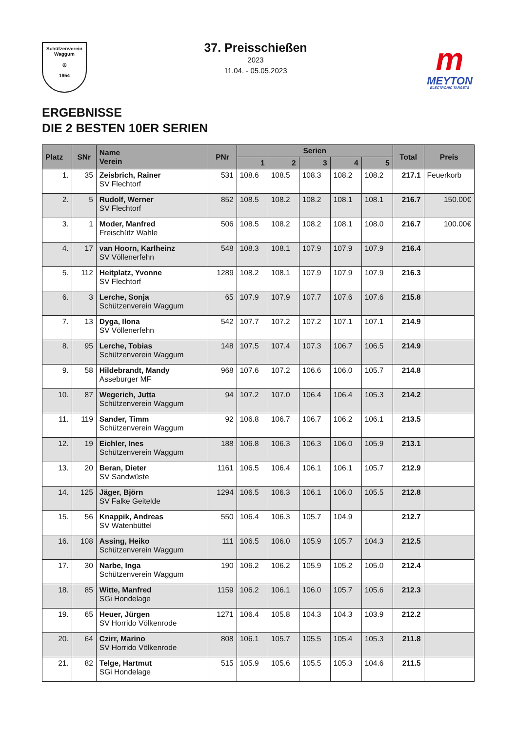Schützenverein
Waggum
◎
1954
37. Preisschießen
2023
11.04. - 05.05.2023
m
MEYTON
ELECTRONIC TARGETS
ERGEBNISSE
DIE 2 BESTEN 10ER SERIEN
| Platz | SNr | Name Verein | PNr | Serien | | | | | Total | Preis |
| --- | --- | --- | --- | --- | --- | --- | --- | --- | --- | --- |
| | | | | 1 | 2 | 3 | 4 | 5 | | |
| 1. | 35 | Zeisbrich, Rainer SV Flechtorf | 531 | 108.6 | 108.5 | 108.3 | 108.2 | 108.2 | 217.1 | Feuerkorb |
| 2. | 5 | Rudolf, Werner SV Flechtorf | 852 | 108.5 | 108.2 | 108.2 | 108.1 | 108.1 | 216.7 | 150.00€ |
| 3. | 1 | Moder, Manfred Freischütz Wahle | 506 | 108.5 | 108.2 | 108.2 | 108.1 | 108.0 | 216.7 | 100.00€ |
| 4. | 17 | van Hoorn, Karlheinz SV Völlenerfehn | 548 | 108.3 | 108.1 | 107.9 | 107.9 | 107.9 | 216.4 | |
| 5. | 112 | Heitplatz, Yvonne SV Flechtorf | 1289 | 108.2 | 108.1 | 107.9 | 107.9 | 107.9 | 216.3 | |
| 6. | 3 | Lerche, Sonja Schützenverein Waggum | 65 | 107.9 | 107.9 | 107.7 | 107.6 | 107.6 | 215.8 | |
| 7. | 13 | Dyga, Ilona SV Völlenerfehn | 542 | 107.7 | 107.2 | 107.2 | 107.1 | 107.1 | 214.9 | |
| 8. | 95 | Lerche, Tobias Schützenverein Waggum | 148 | 107.5 | 107.4 | 107.3 | 106.7 | 106.5 | 214.9 | |
| 9. | 58 | Hildebrandt, Mandy Asseburger MF | 968 | 107.6 | 107.2 | 106.6 | 106.0 | 105.7 | 214.8 | |
| 10. | 87 | Wegerich, Jutta Schützenverein Waggum | 94 | 107.2 | 107.0 | 106.4 | 106.4 | 105.3 | 214.2 | |
| 11. | 119 | Sander, Timm Schützenverein Waggum | 92 | 106.8 | 106.7 | 106.7 | 106.2 | 106.1 | 213.5 | |
| 12. | 19 | Eichler, Ines Schützenverein Waggum | 188 | 106.8 | 106.3 | 106.3 | 106.0 | 105.9 | 213.1 | |
| 13. | 20 | Beran, Dieter SV Sandwüste | 1161 | 106.5 | 106.4 | 106.1 | 106.1 | 105.7 | 212.9 | |
| 14. | 125 | Jäger, Björn SV Falke Geitelde | 1294 | 106.5 | 106.3 | 106.1 | 106.0 | 105.5 | 212.8 | |
| 15. | 56 | Knappik, Andreas SV Watenbüttel | 550 | 106.4 | 106.3 | 105.7 | 104.9 | | 212.7 | |
| 16. | 108 | Assing, Heiko Schützenverein Waggum | 111 | 106.5 | 106.0 | 105.9 | 105.7 | 104.3 | 212.5 | |
| 17. | 30 | Narbe, Inga Schützenverein Waggum | 190 | 106.2 | 106.2 | 105.9 | 105.2 | 105.0 | 212.4 | |
| 18. | 85 | Witte, Manfred SGi Hondelage | 1159 | 106.2 | 106.1 | 106.0 | 105.7 | 105.6 | 212.3 | |
| 19. | 65 | Heuer, Jürgen SV Horrido Völkenrode | 1271 | 106.4 | 105.8 | 104.3 | 104.3 | 103.9 | 212.2 | |
| 20. | 64 | Czirr, Marino SV Horrido Völkenrode | 808 | 106.1 | 105.7 | 105.5 | 105.4 | 105.3 | 211.8 | |
| 21. | 82 | Telge, Hartmut SGi Hondelage | 515 | 105.9 | 105.6 | 105.5 | 105.3 | 104.6 | 211.5 | |